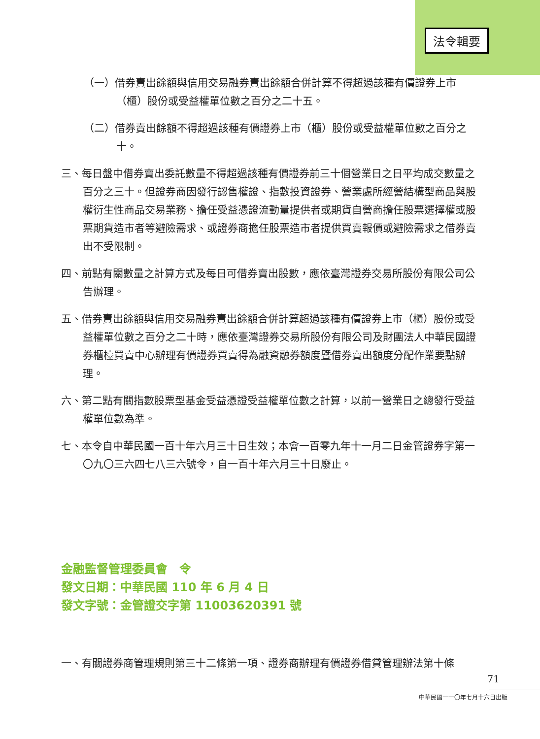法令輯要
（一）借券賣出餘額與信用交易融券賣出餘額合併計算不得超過該種有價證券上市（櫃）股份或受益權單位數之百分之二十五。
（二）借券賣出餘額不得超過該種有價證券上市（櫃）股份或受益權單位數之百分之十。
三、每日盤中借券賣出委託數量不得超過該種有價證券前三十個營業日之日平均成交數量之百分之三十。但證券商因發行認售權證、指數投資證券、營業處所經營結構型商品與股權衍生性商品交易業務、擔任受益憑證流動量提供者或期貨自營商擔任股票選擇權或股票期貨造市者等避險需求、或證券商擔任股票造市者提供買賣報價或避險需求之借券賣出不受限制。
四、前點有關數量之計算方式及每日可借券賣出股數，應依臺灣證券交易所股份有限公司公告辦理。
五、借券賣出餘額與信用交易融券賣出餘額合併計算超過該種有價證券上市（櫃）股份或受益權單位數之百分之二十時，應依臺灣證券交易所股份有限公司及財團法人中華民國證券櫃檯買賣中心辦理有價證券買賣得為融資融券額度暨借券賣出額度分配作業要點辦理。
六、第二點有關指數股票型基金受益憑證受益權單位數之計算，以前一營業日之總發行受益權單位數為準。
七、本令自中華民國一百十年六月三十日生效；本會一百零九年十一月二日金管證券字第一〇九〇三六四七八三六號令，自一百十年六月三十日廢止。
金融監督管理委員會　令
發文日期：中華民國 110 年 6 月 4 日
發文字號：金管證交字第 11003620391 號
一、有關證券商管理規則第三十二條第一項、證券商辦理有價證券借貸管理辦法第十條
71
中華民國一一〇年七月十六日出版